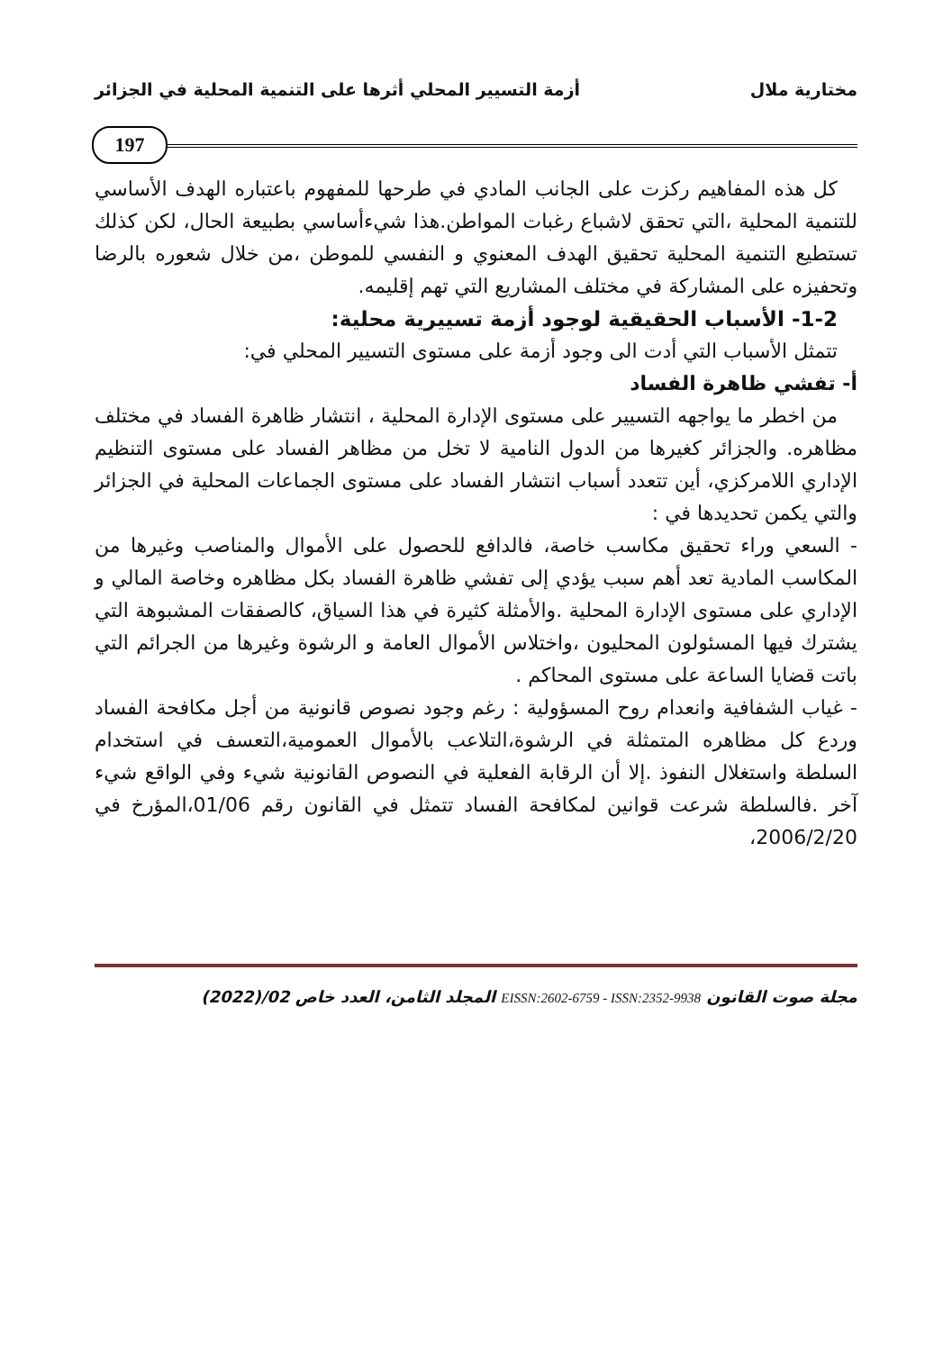مختارية ملال أزمة التسيير المحلي أثرها على التنمية المحلية في الجزائر
197
كل هذه المفاهيم ركزت على الجانب المادي في طرحها للمفهوم باعتباره الهدف الأساسي للتنمية المحلية ،التي تحقق لاشباع رغبات المواطن.هذا شيءأساسي بطبيعة الحال، لكن كذلك تستطيع التنمية المحلية تحقيق الهدف المعنوي و النفسي للموطن ،من خلال شعوره بالرضا وتحفيزه على المشاركة في مختلف المشاريع التي تهم إقليمه.
1-2- الأسباب الحقيقية لوجود أزمة تسييرية محلية:
تتمثل الأسباب التي أدت الى وجود أزمة على مستوى التسيير المحلي في:
أ- تفشي ظاهرة الفساد
من اخطر ما يواجهه التسيير على مستوى الإدارة المحلية ، انتشار ظاهرة الفساد في مختلف مظاهره. والجزائر كغيرها من الدول النامية لا تخل من مظاهر الفساد على مستوى التنظيم الإداري اللامركزي، أين تتعدد أسباب انتشار الفساد على مستوى الجماعات المحلية في الجزائر والتي يكمن تحديدها في :
- السعي وراء تحقيق مكاسب خاصة، فالدافع للحصول على الأموال والمناصب وغيرها من المكاسب المادية تعد أهم سبب يؤدي إلى تفشي ظاهرة الفساد بكل مظاهره وخاصة المالي و الإداري على مستوى الإدارة المحلية .والأمثلة كثيرة في هذا السياق، كالصفقات المشبوهة التي يشترك فيها المسئولون المحليون ،واختلاس الأموال العامة و الرشوة وغيرها من الجرائم التي باتت قضايا الساعة على مستوى المحاكم .
- غياب الشفافية وانعدام روح المسؤولية : رغم وجود نصوص قانونية من أجل مكافحة الفساد وردع كل مظاهره المتمثلة في الرشوة،التلاعب بالأموال العمومية،التعسف في استخدام السلطة واستغلال النفوذ .إلا أن الرقابة الفعلية في النصوص القانونية شيء وفي الواقع شيء آخر .فالسلطة شرعت قوانين لمكافحة الفساد تتمثل في القانون رقم 01/06،المؤرخ في 2006/2/20،
مجلة صوت القانون EISSN:2602-6759 - ISSN:2352-9938 المجلد الثامن، العدد خاص 02/(2022)